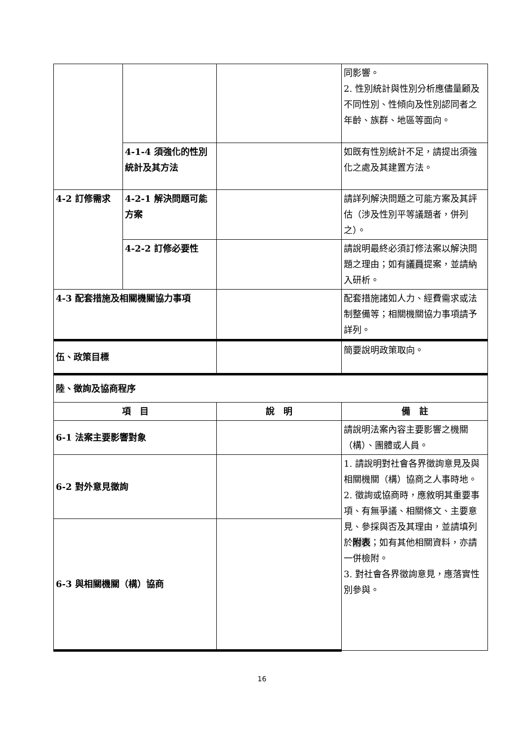| | | | 同影響。 2. 性別統計與性別分析應儘量顧及不同性別、性傾向及性別認同者之年齡、族群、地區等面向。 |
| | 4-1-4 須強化的性別統計及其方法 | | 如既有性別統計不足，請提出須強化之處及其建置方法。 |
| 4-2 訂修需求 | 4-2-1 解決問題可能方案 | | 請詳列解決問題之可能方案及其評估（涉及性別平等議題者，併列之）。 |
| | 4-2-2 訂修必要性 | | 請說明最終必須訂修法案以解決問題之理由；如有 議員 提案，並請納入研析。 |
| 4-3 配套措施及相關機關協力事項 | | | 配套措施諸如人力、經費需求或法制整備等；相關機關協力事項請予詳列。 |
| 伍、政策目標 | | | 簡要說明政策取向。 |
| 陸、徵詢及協商程序 | | | |
| 項 目 | | 說 明 | 備 註 |
| 6-1 法案主要影響對象 | | | 請說明法案內容主要影響之機關（構）、團體或人員。 |
| 6-2 對外意見徵詢 | | | 1. 請說明對社會各界徵詢意見及與相關機關（構）協商之人事時地。 2. 徵詢或協商時，應敘明其重要事項、有無爭議、相關條文、主要意見、參採與否及其理由，並請填列於 附表 ；如有其他相關資料，亦請一併檢附。 3. 對社會各界徵詢意見，應落實性別參與。 |
| 6-3 與相關機關（構）協商 | | | |
16